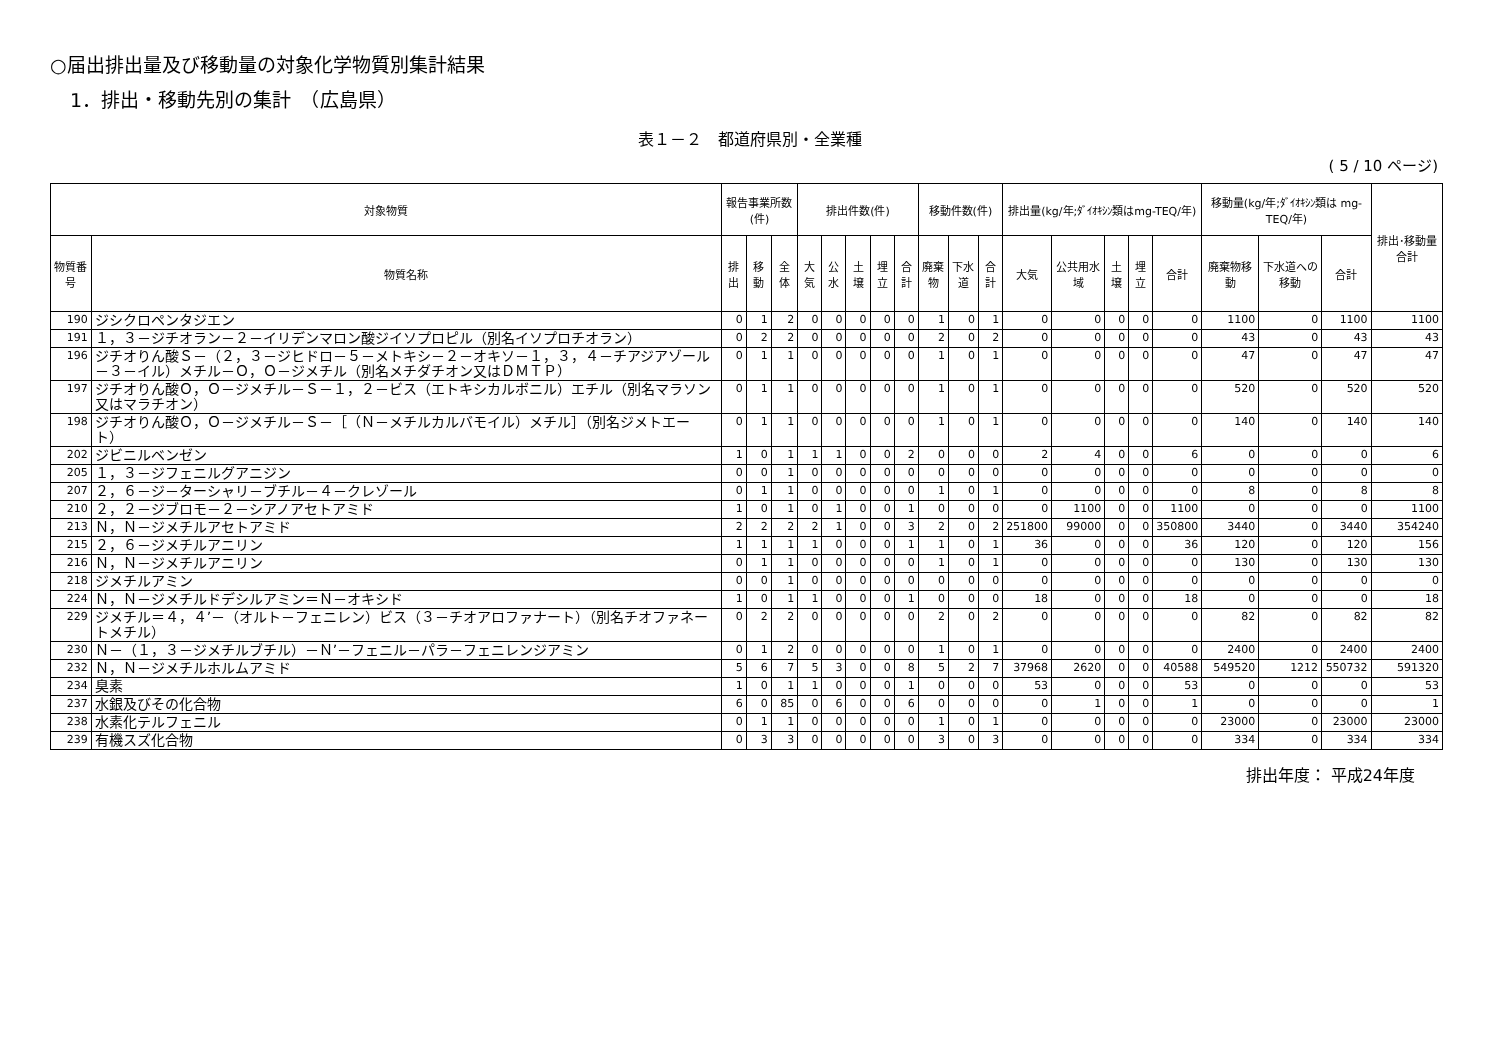○届出排出量及び移動量の対象化学物質別集計結果
1．排出・移動先別の集計　（広島県）
表１－２　都道府県別・全業種
( 5 / 10 ページ)
| 対象物質 | | 報告事業所数(件) | | | 排出件数(件) | | | | | 移動件数(件) | | | 排出量(kg/年;ﾀﾞｲｵｷｼﾝ類はmg-TEQ/年) | | | | | 移動量(kg/年;ﾀﾞｲｵｷｼﾝ類は mg-TEQ/年) | | | 排出･移動量合計 |
| --- | --- | --- | --- | --- | --- | --- | --- | --- | --- | --- | --- | --- | --- | --- | --- | --- | --- | --- | --- | --- | --- |
| 物質番号 | 物質名称 | 排出 | 移動 | 全体 | 大気 | 公水 | 土壌 | 埋立 | 合計 | 廃棄物 | 下水道 | 合計 | 大気 | 公共用水域 | 土壌 | 埋立 | 合計 | 廃棄物移動 | 下水道への移動 | 合計 | |
| 190 | ジシクロペンタジエン | 0 | 1 | 2 | 0 | 0 | 0 | 0 | 0 | 1 | 0 | 1 | 0 | 0 | 0 | 0 | 0 | 1100 | 0 | 1100 | 1100 |
| 191 | １，３－ジチオラン－２－イリデンマロン酸ジイソプロピル（別名イソプロチオラン） | 0 | 2 | 2 | 0 | 0 | 0 | 0 | 0 | 2 | 0 | 2 | 0 | 0 | 0 | 0 | 0 | 43 | 0 | 43 | 43 |
| 196 | ジチオりん酸Ｓ－（２，３－ジヒドロ－５－メトキシ－２－オキソ－１，３，４－チアジアゾール－３－イル）メチル－Ｏ，Ｏ－ジメチル（別名メチダチオン又はＤＭＴＰ） | 0 | 1 | 1 | 0 | 0 | 0 | 0 | 0 | 1 | 0 | 1 | 0 | 0 | 0 | 0 | 0 | 47 | 0 | 47 | 47 |
| 197 | ジチオりん酸Ｏ，Ｏ－ジメチル－Ｓ－１，２－ビス（エトキシカルボニル）エチル（別名マラソン又はマラチオン） | 0 | 1 | 1 | 0 | 0 | 0 | 0 | 0 | 1 | 0 | 1 | 0 | 0 | 0 | 0 | 0 | 520 | 0 | 520 | 520 |
| 198 | ジチオりん酸Ｏ，Ｏ－ジメチル－Ｓ－［（Ｎ－メチルカルバモイル）メチル］（別名ジメトエート） | 0 | 1 | 1 | 0 | 0 | 0 | 0 | 0 | 1 | 0 | 1 | 0 | 0 | 0 | 0 | 0 | 140 | 0 | 140 | 140 |
| 202 | ジビニルベンゼン | 1 | 0 | 1 | 1 | 1 | 0 | 0 | 2 | 0 | 0 | 0 | 2 | 4 | 0 | 0 | 6 | 0 | 0 | 0 | 6 |
| 205 | １，３－ジフェニルグアニジン | 0 | 0 | 1 | 0 | 0 | 0 | 0 | 0 | 0 | 0 | 0 | 0 | 0 | 0 | 0 | 0 | 0 | 0 | 0 | 0 |
| 207 | ２，６－ジ－ターシャリ－ブチル－４－クレゾール | 0 | 1 | 1 | 0 | 0 | 0 | 0 | 0 | 1 | 0 | 1 | 0 | 0 | 0 | 0 | 0 | 8 | 0 | 8 | 8 |
| 210 | ２，２－ジブロモ－２－シアノアセトアミド | 1 | 0 | 1 | 0 | 1 | 0 | 0 | 1 | 0 | 0 | 0 | 0 | 1100 | 0 | 0 | 1100 | 0 | 0 | 0 | 1100 |
| 213 | Ｎ，Ｎ－ジメチルアセトアミド | 2 | 2 | 2 | 2 | 1 | 0 | 0 | 3 | 2 | 0 | 2 | 251800 | 99000 | 0 | 0 | 350800 | 3440 | 0 | 3440 | 354240 |
| 215 | ２，６－ジメチルアニリン | 1 | 1 | 1 | 1 | 0 | 0 | 0 | 1 | 1 | 0 | 1 | 36 | 0 | 0 | 0 | 36 | 120 | 0 | 120 | 156 |
| 216 | Ｎ，Ｎ－ジメチルアニリン | 0 | 1 | 1 | 0 | 0 | 0 | 0 | 0 | 1 | 0 | 1 | 0 | 0 | 0 | 0 | 0 | 130 | 0 | 130 | 130 |
| 218 | ジメチルアミン | 0 | 0 | 1 | 0 | 0 | 0 | 0 | 0 | 0 | 0 | 0 | 0 | 0 | 0 | 0 | 0 | 0 | 0 | 0 | 0 |
| 224 | Ｎ，Ｎ－ジメチルドデシルアミン＝Ｎ－オキシド | 1 | 0 | 1 | 1 | 0 | 0 | 0 | 1 | 0 | 0 | 0 | 18 | 0 | 0 | 0 | 18 | 0 | 0 | 0 | 18 |
| 229 | ジメチル＝４，４’－（オルト－フェニレン）ビス（３－チオアロファナート）（別名チオファネートメチル） | 0 | 2 | 2 | 0 | 0 | 0 | 0 | 0 | 2 | 0 | 2 | 0 | 0 | 0 | 0 | 0 | 82 | 0 | 82 | 82 |
| 230 | Ｎ－（１，３－ジメチルブチル）－Ｎ’－フェニル－パラ－フェニレンジアミン | 0 | 1 | 2 | 0 | 0 | 0 | 0 | 0 | 1 | 0 | 1 | 0 | 0 | 0 | 0 | 0 | 2400 | 0 | 2400 | 2400 |
| 232 | Ｎ，Ｎ－ジメチルホルムアミド | 5 | 6 | 7 | 5 | 3 | 0 | 0 | 8 | 5 | 2 | 7 | 37968 | 2620 | 0 | 0 | 40588 | 549520 | 1212 | 550732 | 591320 |
| 234 | 臭素 | 1 | 0 | 1 | 1 | 0 | 0 | 0 | 1 | 0 | 0 | 0 | 53 | 0 | 0 | 0 | 53 | 0 | 0 | 0 | 53 |
| 237 | 水銀及びその化合物 | 6 | 0 | 85 | 0 | 6 | 0 | 0 | 6 | 0 | 0 | 0 | 0 | 1 | 0 | 0 | 1 | 0 | 0 | 0 | 1 |
| 238 | 水素化テルフェニル | 0 | 1 | 1 | 0 | 0 | 0 | 0 | 0 | 1 | 0 | 1 | 0 | 0 | 0 | 0 | 0 | 23000 | 0 | 23000 | 23000 |
| 239 | 有機スズ化合物 | 0 | 3 | 3 | 0 | 0 | 0 | 0 | 0 | 3 | 0 | 3 | 0 | 0 | 0 | 0 | 0 | 334 | 0 | 334 | 334 |
排出年度： 平成24年度